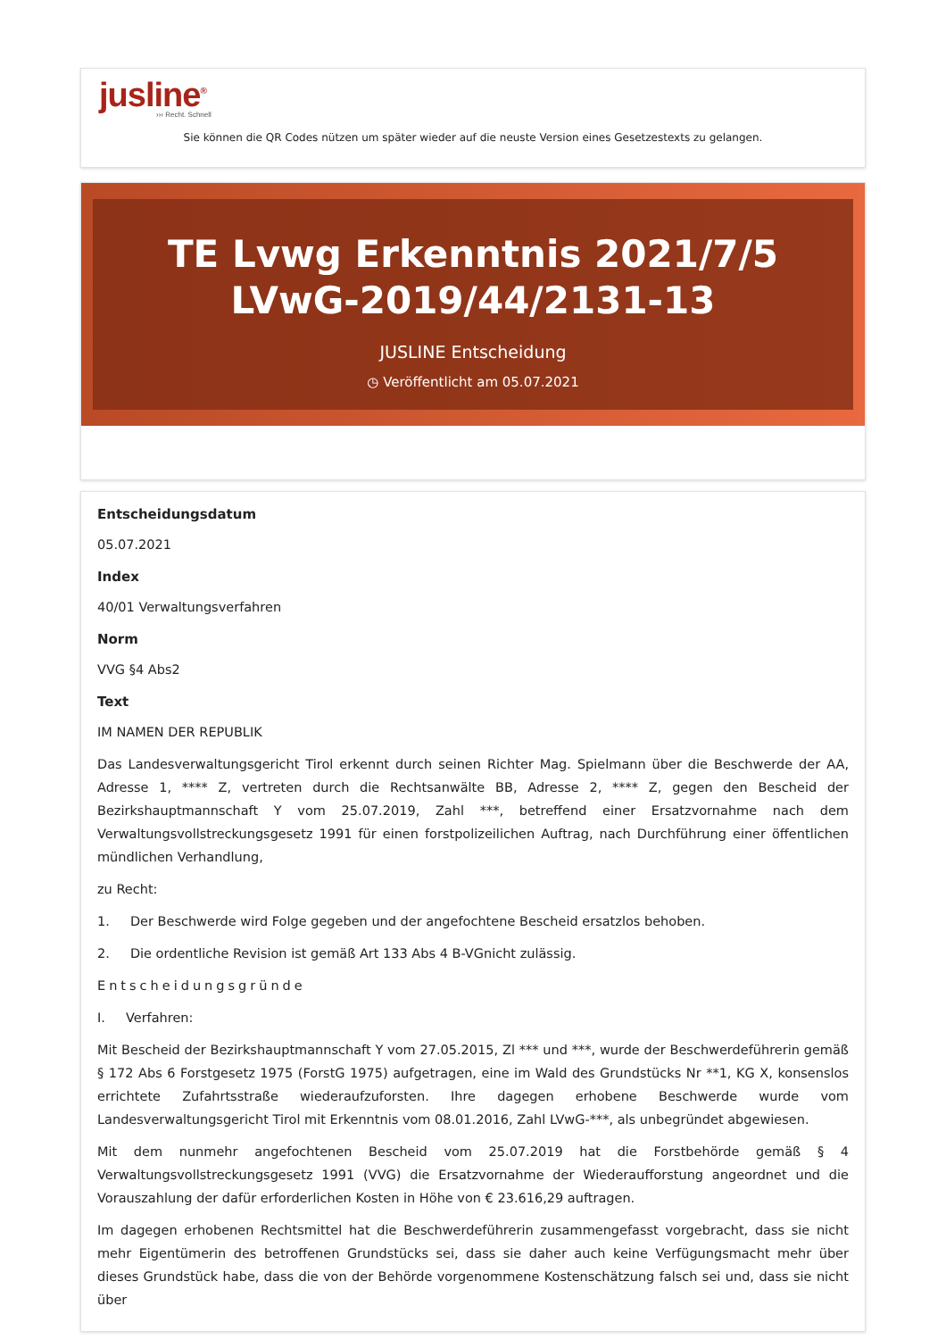jusline<sup>®</sup>
››› Recht. Schnell
Sie können die QR Codes nützen um später wieder auf die neuste Version eines Gesetzestexts zu gelangen.
TE Lvwg Erkenntnis 2021/7/5 LVwG-2019/44/2131-13
JUSLINE Entscheidung
◷ Veröffentlicht am 05.07.2021
Entscheidungsdatum
05.07.2021
Index
40/01 Verwaltungsverfahren
Norm
VVG §4 Abs2
Text
IM NAMEN DER REPUBLIK
Das Landesverwaltungsgericht Tirol erkennt durch seinen Richter Mag. Spielmann über die Beschwerde der AA, Adresse 1, **** Z, vertreten durch die Rechtsanwälte BB, Adresse 2, **** Z, gegen den Bescheid der Bezirkshauptmannschaft Y vom 25.07.2019, Zahl ***, betreffend einer Ersatzvornahme nach dem Verwaltungsvollstreckungsgesetz 1991 für einen forstpolizeilichen Auftrag, nach Durchführung einer öffentlichen mündlichen Verhandlung,
zu Recht:
1. Der Beschwerde wird Folge gegeben und der angefochtene Bescheid ersatzlos behoben.
2. Die ordentliche Revision ist gemäß Art 133 Abs 4 B-VGnicht zulässig.
Entscheidungsgründe
I. Verfahren:
Mit Bescheid der Bezirkshauptmannschaft Y vom 27.05.2015, Zl *** und ***, wurde der Beschwerdeführerin gemäß § 172 Abs 6 Forstgesetz 1975 (ForstG 1975) aufgetragen, eine im Wald des Grundstücks Nr **1, KG X, konsenslos errichtete Zufahrtsstraße wiederaufzuforsten. Ihre dagegen erhobene Beschwerde wurde vom Landesverwaltungsgericht Tirol mit Erkenntnis vom 08.01.2016, Zahl LVwG-***, als unbegründet abgewiesen.
Mit dem nunmehr angefochtenen Bescheid vom 25.07.2019 hat die Forstbehörde gemäß § 4 Verwaltungsvollstreckungsgesetz 1991 (VVG) die Ersatzvornahme der Wiederaufforstung angeordnet und die Vorauszahlung der dafür erforderlichen Kosten in Höhe von € 23.616,29 auftragen.
Im dagegen erhobenen Rechtsmittel hat die Beschwerdeführerin zusammengefasst vorgebracht, dass sie nicht mehr Eigentümerin des betroffenen Grundstücks sei, dass sie daher auch keine Verfügungsmacht mehr über dieses Grundstück habe, dass die von der Behörde vorgenommene Kostenschätzung falsch sei und, dass sie nicht über